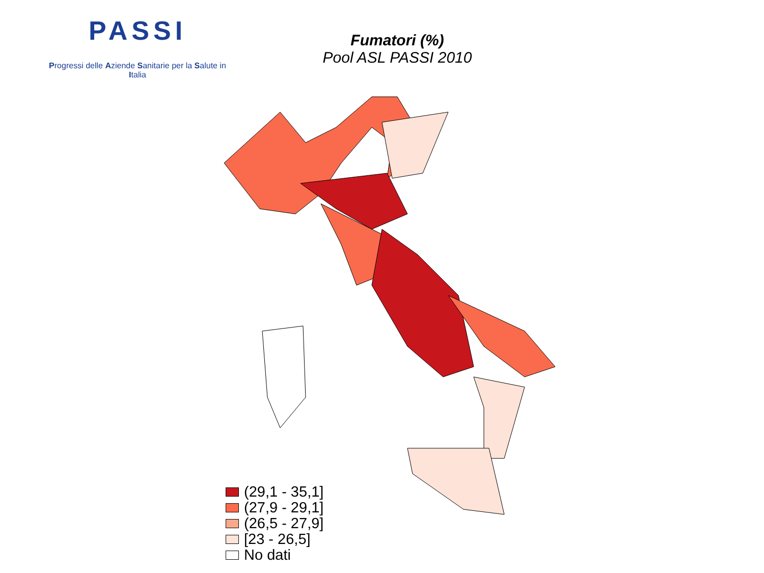PASSI
Progressi delle Aziende Sanitarie per la Salute in Italia
Fumatori (%)
Pool ASL PASSI 2010
(29,1 - 35,1]
(27,9 - 29,1]
(26,5 - 27,9]
[23 - 26,5]
No dati